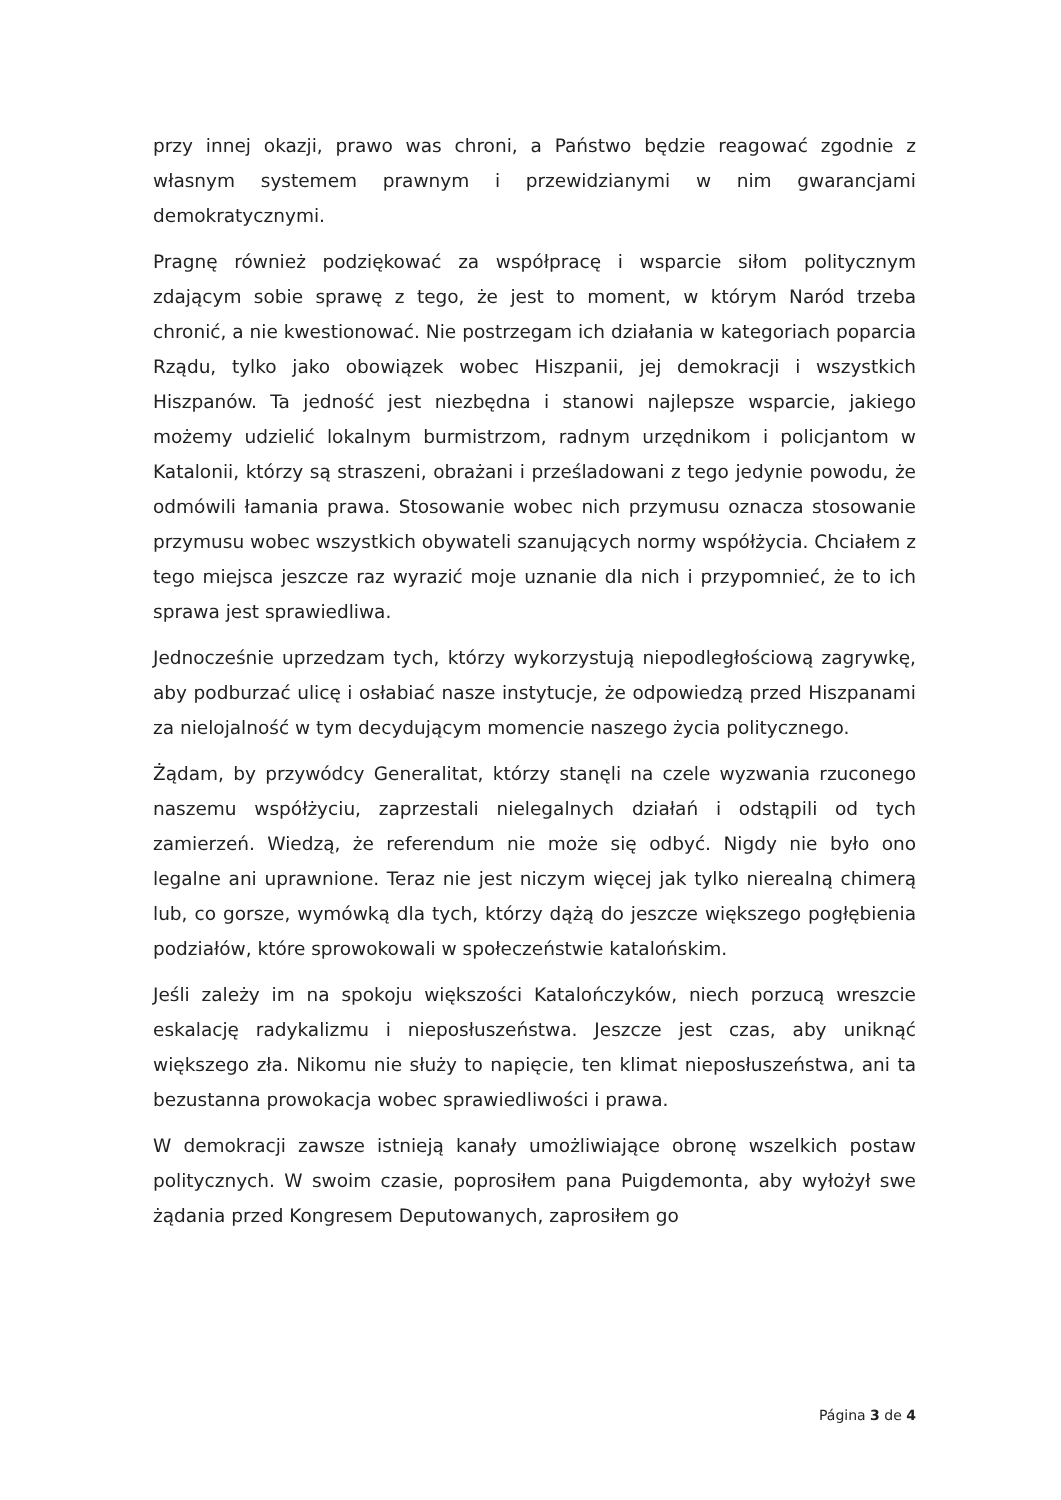przy innej okazji, prawo was chroni, a Państwo będzie reagować zgodnie z własnym systemem prawnym i przewidzianymi w nim gwarancjami demokratycznymi.
Pragnę również podziękować za współpracę i wsparcie siłom politycznym zdającym sobie sprawę z tego, że jest to moment, w którym Naród trzeba chronić, a nie kwestionować. Nie postrzegam ich działania w kategoriach poparcia Rządu, tylko jako obowiązek wobec Hiszpanii, jej demokracji i wszystkich Hiszpanów. Ta jedność jest niezbędna i stanowi najlepsze wsparcie, jakiego możemy udzielić lokalnym burmistrzom, radnym urzędnikom i policjantom w Katalonii, którzy są straszeni, obrażani i prześladowani z tego jedynie powodu, że odmówili łamania prawa. Stosowanie wobec nich przymusu oznacza stosowanie przymusu wobec wszystkich obywateli szanujących normy współżycia. Chciałem z tego miejsca jeszcze raz wyrazić moje uznanie dla nich i przypomnieć, że to ich sprawa jest sprawiedliwa.
Jednocześnie uprzedzam tych, którzy wykorzystują niepodległościową zagrywkę, aby podburzać ulicę i osłabiać nasze instytucje, że odpowiedzą przed Hiszpanami za nielojalność w tym decydującym momencie naszego życia politycznego.
Żądam, by przywódcy Generalitat, którzy stanęli na czele wyzwania rzuconego naszemu współżyciu, zaprzestali nielegalnych działań i odstąpili od tych zamierzeń. Wiedzą, że referendum nie może się odbyć. Nigdy nie było ono legalne ani uprawnione. Teraz nie jest niczym więcej jak tylko nierealną chimerą lub, co gorsze, wymówką dla tych, którzy dążą do jeszcze większego pogłębienia podziałów, które sprowokowali w społeczeństwie katalońskim.
Jeśli zależy im na spokoju większości Katalończyków, niech porzucą wreszcie eskalację radykalizmu i nieposłuszeństwa. Jeszcze jest czas, aby uniknąć większego zła. Nikomu nie służy to napięcie, ten klimat nieposłuszeństwa, ani ta bezustanna prowokacja wobec sprawiedliwości i prawa.
W demokracji zawsze istnieją kanały umożliwiające obronę wszelkich postaw politycznych. W swoim czasie, poprosiłem pana Puigdemonta, aby wyłożył swe żądania przed Kongresem Deputowanych, zaprosiłem go
Página 3 de 4